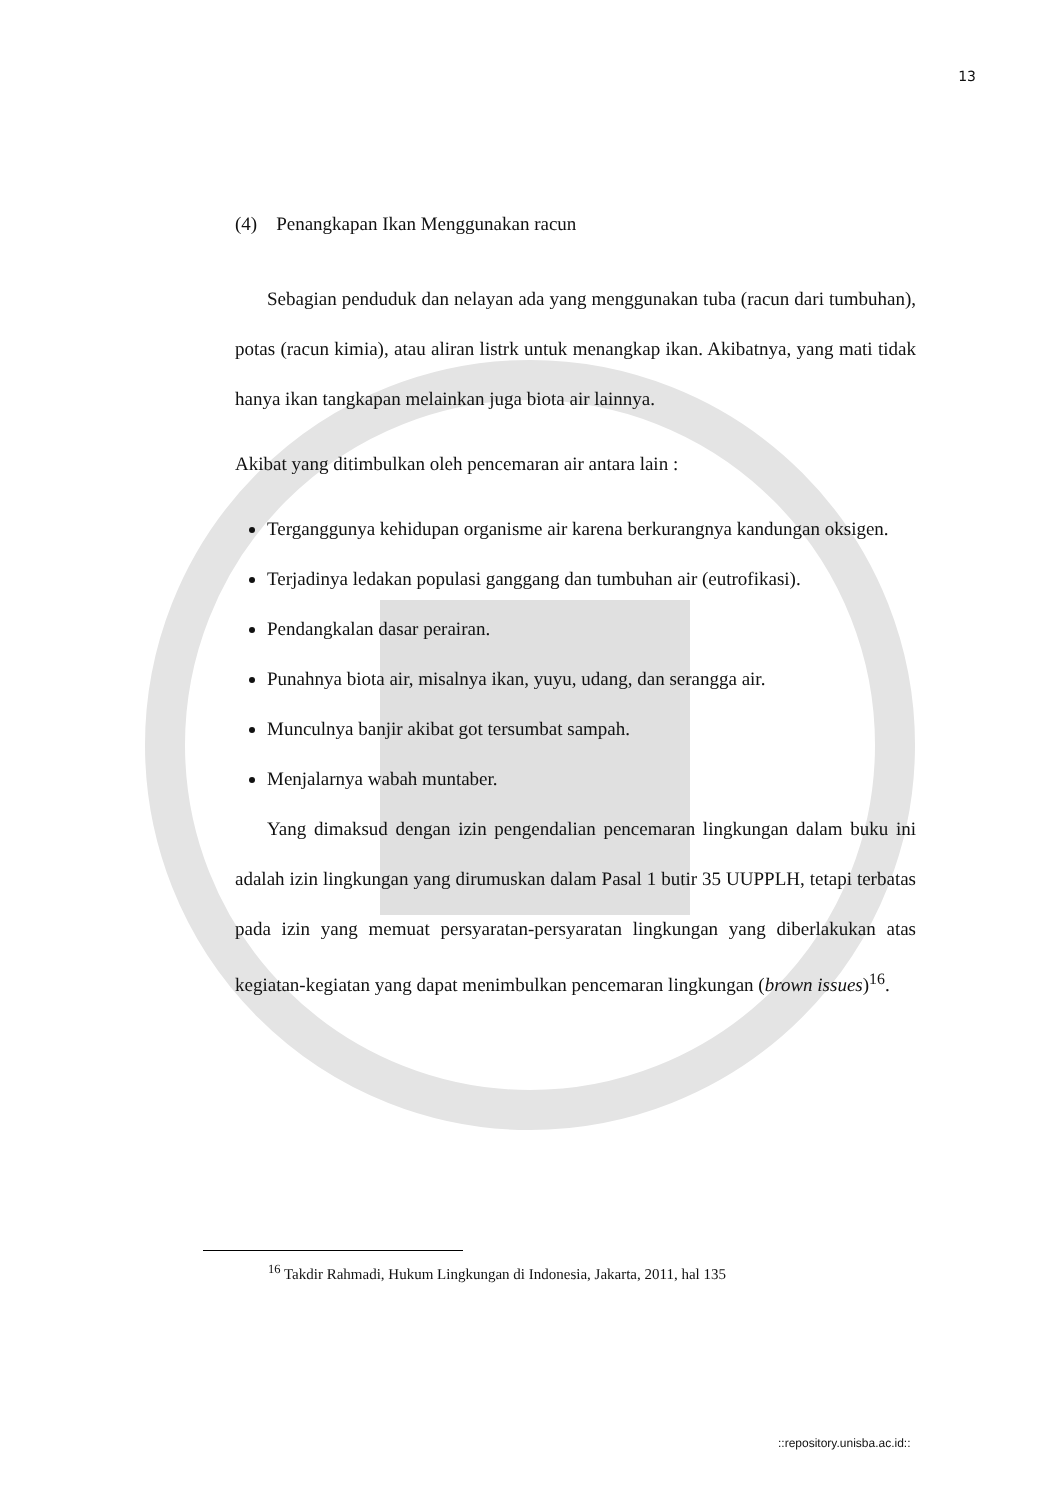13
(4) Penangkapan Ikan Menggunakan racun
Sebagian penduduk dan nelayan ada yang menggunakan tuba (racun dari tumbuhan), potas (racun kimia), atau aliran listrk untuk menangkap ikan. Akibatnya, yang mati tidak hanya ikan tangkapan melainkan juga biota air lainnya.
Akibat yang ditimbulkan oleh pencemaran air antara lain :
Terganggunya kehidupan organisme air karena berkurangnya kandungan oksigen.
Terjadinya ledakan populasi ganggang dan tumbuhan air (eutrofikasi).
Pendangkalan dasar perairan.
Punahnya biota air, misalnya ikan, yuyu, udang, dan serangga air.
Munculnya banjir akibat got tersumbat sampah.
Menjalarnya wabah muntaber.
Yang dimaksud dengan izin pengendalian pencemaran lingkungan dalam buku ini adalah izin lingkungan yang dirumuskan dalam Pasal 1 butir 35 UUPPLH, tetapi terbatas pada izin yang memuat persyaratan-persyaratan lingkungan yang diberlakukan atas kegiatan-kegiatan yang dapat menimbulkan pencemaran lingkungan (brown issues)<sup>16</sup>.
<sup>16</sup> Takdir Rahmadi, Hukum Lingkungan di Indonesia, Jakarta, 2011, hal 135
::repository.unisba.ac.id::